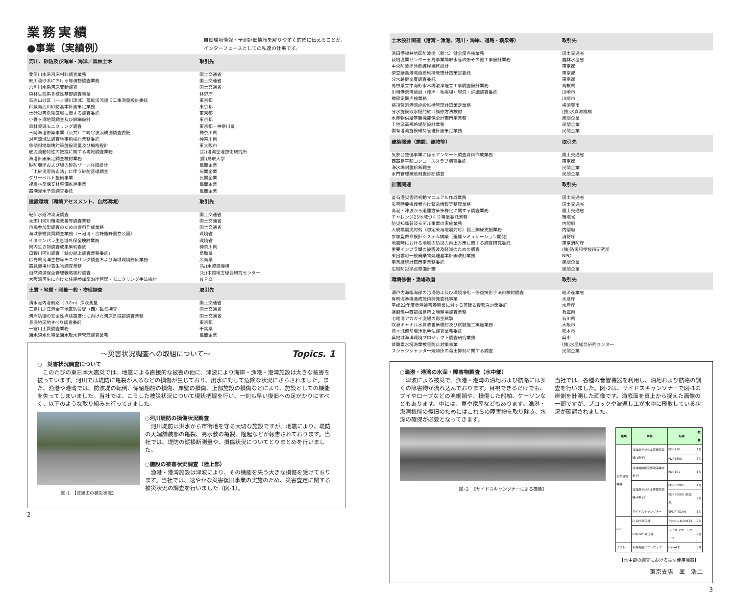業務実績
●事業（実績例）
自然環境情報・予測評価情報を解りやすく的確に伝えることが、
インターフェースとしての私達の仕事です。
| 河川、砂防及び海岸・海洋／森林土木 | 取引先 |
| --- | --- |
| 斐伊川水系河床材料調査業務 | 国土交通省 |
| 鮫川流砂系における堆積物調査業務 | 国土交通省 |
| 六角川水系河床変動調査 | 国土交通省 |
| 森林生態系多様性基礎調査事業 | 林野庁 |
| 萩原山分区（一ノ瀬川流域）荒廃渓流復旧工事測量設計委託 | 東京都 |
| 御蔵島西川砂防基本計画策定業務 | 東京都 |
| 土砂災害危険区域に関する調査委託 | 東京都 |
| 小骨ヶ洞地質調査及び詳細設計 | 東京都 |
| 森林資源モニタリング調査 | 東京都・神奈川県 |
| 三崎漁港修築事業（公共）二町谷波浪観測調査委託 | 神奈川県 |
| 対照流域法調査地事前検討業務委託 | 神奈川県 |
| 急傾斜地崩壊対策施設測量及び概略設計 | 東大阪市 |
| 底泥流動特性の把握に関する現地調査業務 | (独)港湾空港技術研究所 |
| 漁港計画策定調査検討業務 | (国)鳥取大学 |
| 砂防堰堤および緑の砂防ゾーン詳細設計 | 民間企業 |
| 「土砂災害防止法」に伴う砂防基礎調査 | 民間企業 |
| グリーベルト整備事業 | 民間企業 |
| 複層林型保安林整備推進事業 | 民間企業 |
| 高潮浸水予測調査委託 | 民間企業 |
| 建設環境（環境アセスメント、自然環境） | 取引先 |
| 紀伊水道沖流況調査 | 国土交通省 |
| 太田川河川環境改善等調査業務 | 国土交通省 |
| 市民参加型調査のための資料作成業務 | 国土交通省 |
| 海域景観資質調査業務（三河湾・吉野熊野国立公園） | 環境省 |
| イタセンパラ生息域外保全検討業務 | 環境省 |
| 県内生き物調査成果集約委託 | 神奈川県 |
| 日野川河川調査「鮎の遡上調査業務委託」 | 鳥取県 |
| 広島県海洋生物等モニタリング調査および海域環境評価業務 | 広島県 |
| 高見機場付着生物調査業務 | (独)水資源機構 |
| 自然資源保全管理戦略検討調査 | (社)中国地方総合研究センター |
| 大阪湾再生に向けた住民参加型沿岸管理・モニタリング手法検討 | ＮＰＯ |
| 土質・地質・測量一般・物理探査 | 取引先 |
| 清水港内港航路（-12m）深浅測量 | 国土交通省 |
| 三島川之江港金子地区防波堤（西）磁気探査 | 国土交通省 |
| 河岸防御の安全性点検高度化に向けた河床洗掘部調査業務 | 国土交通省 |
| 長浜地区地すべり調査委託 | 東京都 |
| 一宮川土質調査業務 | 千葉県 |
| 海水淡水化事業海水取水管管理調査業務 | 民間企業 |
～災害状況調査への取組について～
Topics. 1
○　災害状況調査について
　このたびの東日本大震災では、地震による直接的な被害の他に、津波により海岸・漁港・港湾施設は大きな被害を被っています。河川では堤防に亀裂が入るなどの損傷が生じており、出水に対して危険な状況にさらされました。また、漁港や港湾では、防波堤の転倒、係留船舶の損傷、岸壁の損傷、上部施設の損傷などにより、施設としての機能を失ってしまいました。当社では、こうした被災状況について現状把握を行い、一刻も早い復旧への足がかりにすべく、以下のような取り組みを行ってきました。
図-1　【波返工の被災状況】
○河川堤防の損傷状況調査
　河川堤防は洪水から市街地を守る大切な施設ですが、地震により、堤防の天端舗装部の亀裂、高水敷の亀裂、隆起などが報告されております。当社では、堤防の縦横断測量や、損傷状況についてとりまとめを行いました。
○施設の被害状況調査（陸上部）
　漁港・港湾施設は津波により、その機能を失う大きな損傷を受けております。当社では、速やかな災害復旧事業の実施のため、災害査定に関する被災状況の調査を行いました（図-1）。
2
| 土木設計関連（港湾・漁港、河川・海岸、道路・橋梁等） | 取引先 |
| --- | --- |
| 浜田港福井地区防波堤（新北）健全度点検業務 | 国土交通省 |
| 栽培漁業センター五島事業場取水管改修その他工事設計業務 | 農林水産省 |
| 中央防波堤外側護岸補修設計 | 東京都 |
| 伊豆諸島港湾施設維持管理計画策定委託 | 東京都 |
| 分水路健全度調査委託 | 東京都 |
| 島根県立中海貯水木場浚渫埋立工事調査設計業務 | 島根県 |
| 川崎港港湾施設（護岸・物揚場）現況・詳細調査委託 | 川崎市 |
| 橋梁定期点検業務 | 川崎市 |
| 横須賀港港湾施設維持管理計画策定業務 | 横須賀市 |
| 分水施設取水樋門継目補修方法検討 | (独)水資源機構 |
| 水産物供給基盤機能保全計画策定業務 | 民間企業 |
| Ｔ地区高規格堤防設計業務 | 民間企業 |
| 国有港湾施設維持管理計画策定業務 | 民間企業 |
| 建築関連（施設、建物等） | 取引先 |
| 気象台整備事業に係るアンケート調査資料作成業務 | 国土交通省 |
| 西高島平駅コンコーススラブ調査委託 | 東京都 |
| 浄水場耐震診断調査 | 民間企業 |
| 水門管理棟他耐震診断調査 | 民間企業 |
| 計画関連 | 取引先 |
| 釜石港災害時初動マニュアル作成業務 | 国土交通省 |
| 災害時要援護者向け緊急情報等整理業務 | 国土交通省 |
| 高潮・津波から避難方策多様化に関する調査業務 | 国土交通省 |
| チャレンジ25地域づくり事業委託業務 | 環境省 |
| 防災知識普及モデル事業の実施業務 | 内閣府 |
| 大規模震災対処（想定東海地震対応）図上訓練支援業務 | 内閣府 |
| 参加型救命設計システム構築（避難シミュレーション開発） | 消防庁 |
| 地震時における地域の防災力向上方策に関する調査研究委託 | 東京消防庁 |
| 重要インフラ間の被害波及軽減のための調査 | (独)防災科学技術研究所 |
| 東出雲町一般廃棄物処理基本計画改訂業務 | NPO |
| 事業継続計画策定業務委託 | 民間企業 |
| 広域防災拠点整備計画 | 民間企業 |
| 環境修復・漁場改善 | 取引先 |
| 瀬戸内海臨海部の汚濁防止及び環境浄化・修復技術手法の検討調査 | 経済産業省 |
| 有明海漁場造成技術開発委託事業 | 水産庁 |
| 平成22年度赤潮被害養殖業に対する再建支援緊急対策委託 | 水産庁 |
| 播磨灘中西部加島第２増殖場調査業務 | 兵庫県 |
| 七尾湾アカガイ漁場の再生試験 | 石川県 |
| 咲洲キャナル水質改善策検討及び試験施工実施業務 | 大阪市 |
| 熊本城備前堀浄化手法調査業務委託 | 熊本市 |
| 呉地域海洋環境プロジェクト調査研究業務 | 呉市 |
| 貧酸素水塊漁業被害防止対策事業 | (独)水産総合研究センター |
| スラッジシャッター焼却灰の溶出抑制に関する調査 | 民間企業 |
○漁港・港湾の水深・障害物調査（水中部）
　津波による被災で、漁港・港湾の泊地および航路には多くの障害物が流れ込んでおります。目視できるだけでも、ブイやロープなどの漁網類や、損傷した船舶、ケーソンなどもあります。中には、車や家屋などもあります。漁港・港湾機能の復旧のためにはこれらの障害物を取り除き、水深の確保が必要となってきます。
当社では、各種の音響機器を利用し、泊地および航路の調査を行いました。図-2は、サイドスキャンソナーで図-1の岸側を計測した画像です。海底面を真上から捉えた画像の一部ですが、ブロックや波返し工が水中に飛散している状況が確認されました。
図-２　【サイドスキャンソナーによる画像】
| 種類 | 規格 | 名称 | 数量 |
| --- | --- | --- | --- |
| 主な音響機器 | 浅海用デジタル音響測深機(1素子) | PDR130 | 1台 |
| | | PDR1300 | 3台 |
| | 浅海用精密音響測深機(1素子) | PDR101 | 1台 |
| | 浅海用デジタル音響測深機(4素子) | PDR8000S | 1台 |
| | | PDR8000S (改造型) | 2台 |
| | サイドスキャンソナー | SPORTSCAN | 1台 |
| GPS | D-GPS測位機 | Trimble DSM132 | 2台 |
| | RTK-GPS測位機 | ライカ スマートローバ | 2台 |
| ソフト | 水路測量ソフトウェア | HYPACK | 3式 |
【水中部の調査における主な使用機器】
東京支店　峯　浩二
3